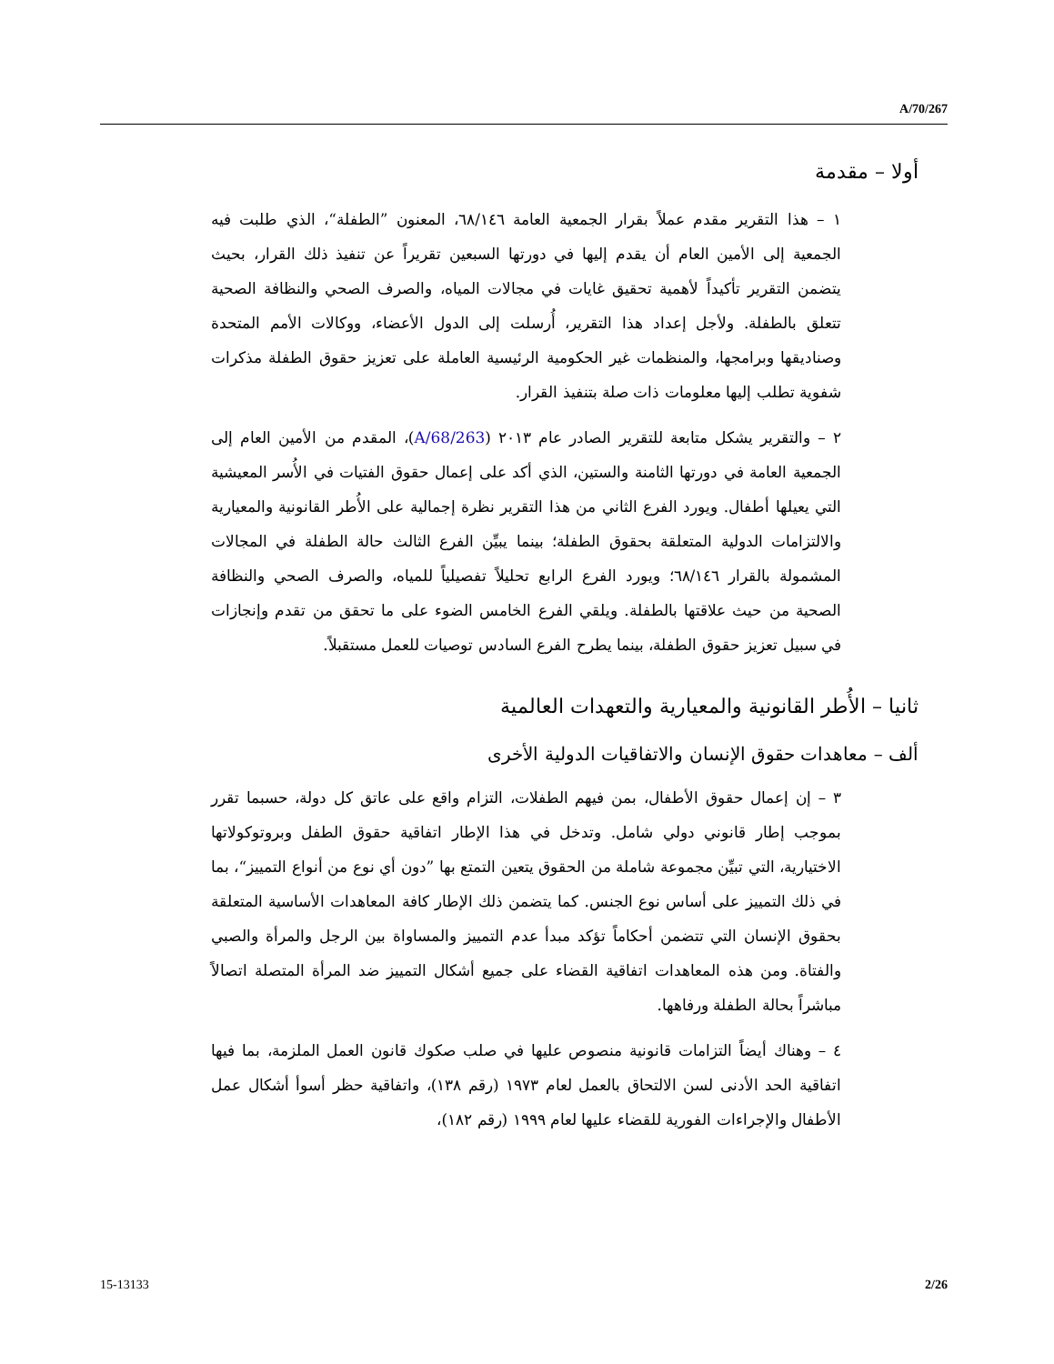A/70/267
أولا – مقدمة
١ – هذا التقرير مقدم عملاً بقرار الجمعية العامة ٦٨/١٤٦، المعنون ”الطفلة“، الذي طلبت فيه الجمعية إلى الأمين العام أن يقدم إليها في دورتها السبعين تقريراً عن تنفيذ ذلك القرار، بحيث يتضمن التقرير تأكيداً لأهمية تحقيق غايات في مجالات المياه، والصرف الصحي والنظافة الصحية تتعلق بالطفلة. ولأجل إعداد هذا التقرير، أُرسلت إلى الدول الأعضاء، ووكالات الأمم المتحدة وصناديقها وبرامجها، والمنظمات غير الحكومية الرئيسية العاملة على تعزيز حقوق الطفلة مذكرات شفوية تطلب إليها معلومات ذات صلة بتنفيذ القرار.
٢ – والتقرير يشكل متابعة للتقرير الصادر عام ٢٠١٣ (A/68/263)، المقدم من الأمين العام إلى الجمعية العامة في دورتها الثامنة والستين، الذي أكد على إعمال حقوق الفتيات في الأُسر المعيشية التي يعيلها أطفال. ويورد الفرع الثاني من هذا التقرير نظرة إجمالية على الأُطر القانونية والمعيارية والالتزامات الدولية المتعلقة بحقوق الطفلة؛ بينما يبيِّن الفرع الثالث حالة الطفلة في المجالات المشمولة بالقرار ٦٨/١٤٦؛ ويورد الفرع الرابع تحليلاً تفصيلياً للمياه، والصرف الصحي والنظافة الصحية من حيث علاقتها بالطفلة. ويلقي الفرع الخامس الضوء على ما تحقق من تقدم وإنجازات في سبيل تعزيز حقوق الطفلة، بينما يطرح الفرع السادس توصيات للعمل مستقبلاً.
ثانيا – الأُطر القانونية والمعيارية والتعهدات العالمية
ألف – معاهدات حقوق الإنسان والاتفاقيات الدولية الأخرى
٣ – إن إعمال حقوق الأطفال، بمن فيهم الطفلات، التزام واقع على عاتق كل دولة، حسبما تقرر بموجب إطار قانوني دولي شامل. وتدخل في هذا الإطار اتفاقية حقوق الطفل وبروتوكولاتها الاختيارية، التي تبيِّن مجموعة شاملة من الحقوق يتعين التمتع بها ”دون أي نوع من أنواع التمييز“، بما في ذلك التمييز على أساس نوع الجنس. كما يتضمن ذلك الإطار كافة المعاهدات الأساسية المتعلقة بحقوق الإنسان التي تتضمن أحكاماً تؤكد مبدأ عدم التمييز والمساواة بين الرجل والمرأة والصبي والفتاة. ومن هذه المعاهدات اتفاقية القضاء على جميع أشكال التمييز ضد المرأة المتصلة اتصالاً مباشراً بحالة الطفلة ورفاهها.
٤ – وهناك أيضاً التزامات قانونية منصوص عليها في صلب صكوك قانون العمل الملزمة، بما فيها اتفاقية الحد الأدنى لسن الالتحاق بالعمل لعام ١٩٧٣ (رقم ١٣٨)، واتفاقية حظر أسوأ أشكال عمل الأطفال والإجراءات الفورية للقضاء عليها لعام ١٩٩٩ (رقم ١٨٢)،
15-13133 2/26